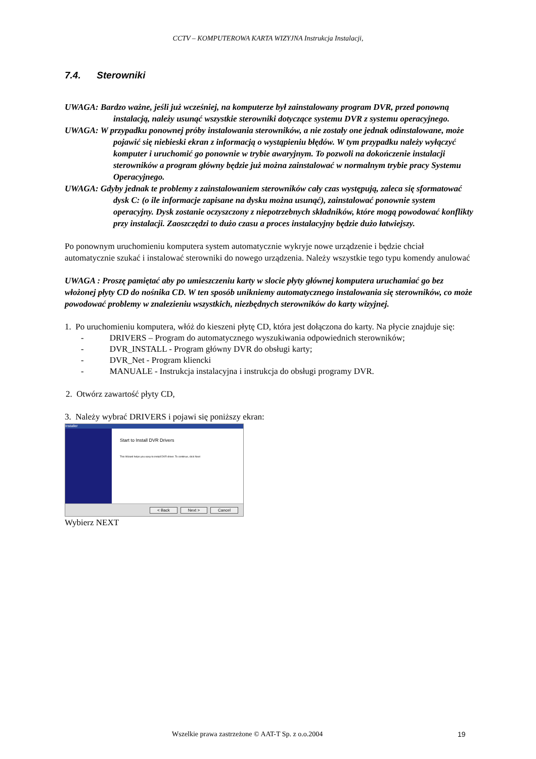CCTV – KOMPUTEROWA KARTA WIZYJNA Instrukcja Instalacji,
7.4. Sterowniki
UWAGA: Bardzo ważne, jeśli już wcześniej, na komputerze był zainstalowany program DVR, przed ponowną instalacją, należy usunąć wszystkie sterowniki dotyczące systemu DVR z systemu operacyjnego.
UWAGA: W przypadku ponownej próby instalowania sterowników, a nie zostały one jednak odinstalowane, może pojawić się niebieski ekran z informacją o wystąpieniu błędów. W tym przypadku należy wyłączyć komputer i uruchomić go ponownie w trybie awaryjnym. To pozwoli na dokończenie instalacji sterowników a program główny będzie już można zainstalować w normalnym trybie pracy Systemu Operacyjnego.
UWAGA: Gdyby jednak te problemy z zainstalowaniem sterowników cały czas występują, zaleca się sformatować dysk C: (o ile informacje zapisane na dysku można usunąć), zainstalować ponownie system operacyjny. Dysk zostanie oczyszczony z niepotrzebnych składników, które mogą powodować konflikty przy instalacji. Zaoszczędzi to dużo czasu a proces instalacyjny będzie dużo łatwiejszy.
Po ponownym uruchomieniu komputera system automatycznie wykryje nowe urządzenie i będzie chciał automatycznie szukać i instalować sterowniki do nowego urządzenia. Należy wszystkie tego typu komendy anulować
UWAGA : Proszę pamiętać aby po umieszczeniu karty w slocie płyty głównej komputera uruchamiać go bez włożonej płyty CD do nośnika CD. W ten sposób unikniemy automatycznego instalowania się sterowników, co może powodować problemy w znalezieniu wszystkich, niezbędnych sterowników do karty wizyjnej.
1. Po uruchomieniu komputera, włóż do kieszeni płytę CD, która jest dołączona do karty. Na płycie znajduje się:
- DRIVERS – Program do automatycznego wyszukiwania odpowiednich sterowników;
- DVR_INSTALL - Program główny DVR do obsługi karty;
- DVR_Net - Program kliencki
- MANUALE - Instrukcja instalacyjna i instrukcja do obsługi programy DVR.
2. Otwórz zawartość płyty CD,
3. Należy wybrać DRIVERS i pojawi się poniższy ekran:
Installer
Start to Install DVR Drivers
This Wizard helps you easy to install DVR driver. To continue, click Next
< Back Next > Cancel
Wybierz NEXT
Wszelkie prawa zastrzeżone © AAT-T Sp. z o.o.2004 19